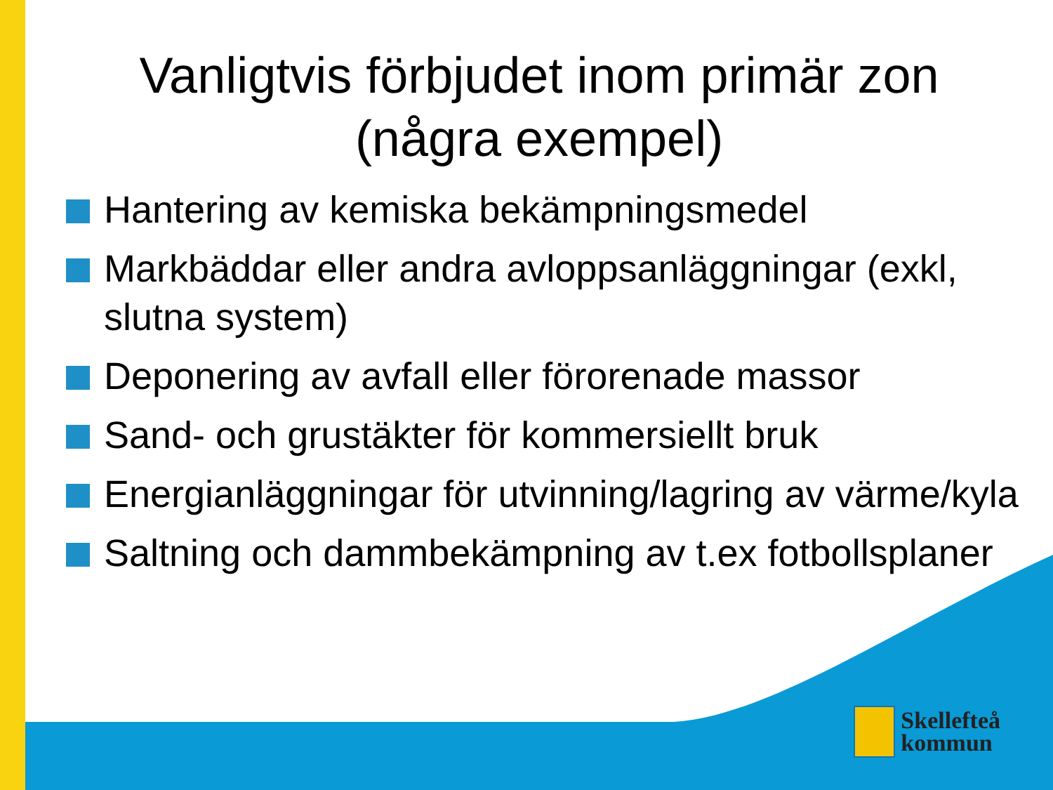Vanligtvis förbjudet inom primär zon
(några exempel)
Hantering av kemiska bekämpningsmedel
Markbäddar eller andra avloppsanläggningar (exkl, slutna system)
Deponering av avfall eller förorenade massor
Sand- och grustäkter för kommersiellt bruk
Energianläggningar för utvinning/lagring av värme/kyla
Saltning och dammbekämpning av t.ex fotbollsplaner
Skellefteå
kommun